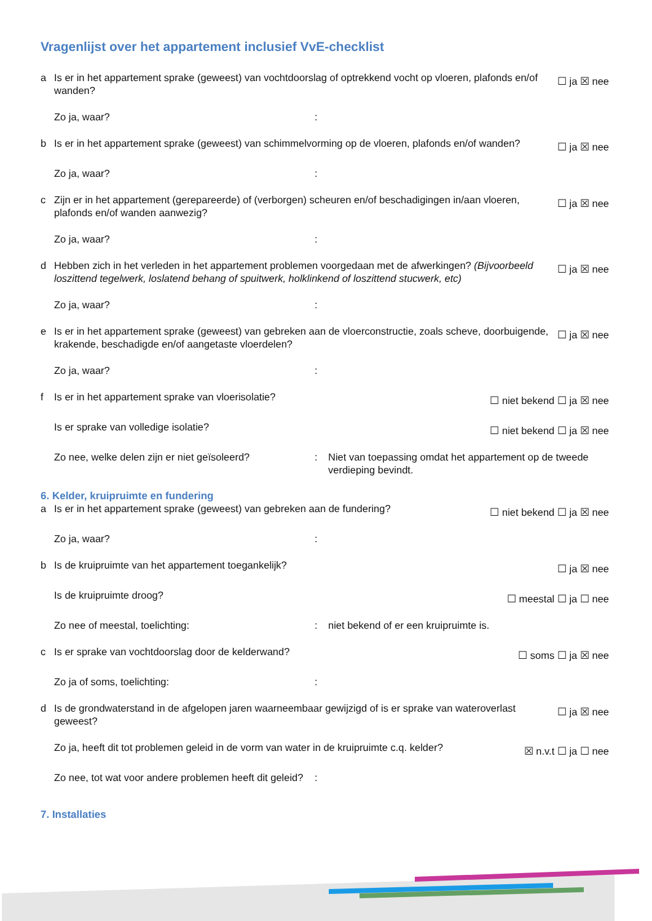Vragenlijst over het appartement inclusief VvE-checklist
a Is er in het appartement sprake (geweest) van vochtdoorslag of optrekkend vocht op vloeren, plafonds en/of wanden? ☐ ja ☒ nee
Zo ja, waar?:
b Is er in het appartement sprake (geweest) van schimmelvorming op de vloeren, plafonds en/of wanden? ☐ ja ☒ nee
Zo ja, waar?:
c Zijn er in het appartement (gerepareerde) of (verborgen) scheuren en/of beschadigingen in/aan vloeren, plafonds en/of wanden aanwezig? ☐ ja ☒ nee
Zo ja, waar?:
d Hebben zich in het verleden in het appartement problemen voorgedaan met de afwerkingen? (Bijvoorbeeld loszittend tegelwerk, loslatend behang of spuitwerk, holklinkend of loszittend stucwerk, etc) ☐ ja ☒ nee
Zo ja, waar?:
e Is er in het appartement sprake (geweest) van gebreken aan de vloerconstructie, zoals scheve, doorbuigende, krakende, beschadigde en/of aangetaste vloerdelen? ☐ ja ☒ nee
Zo ja, waar?:
f Is er in het appartement sprake van vloerisolatie? ☐ niet bekend ☐ ja ☒ nee
Is er sprake van volledige isolatie? ☐ niet bekend ☐ ja ☒ nee
Zo nee, welke delen zijn er niet geïsoleerd?: Niet van toepassing omdat het appartement op de tweede verdieping bevindt.
6. Kelder, kruipruimte en fundering
a Is er in het appartement sprake (geweest) van gebreken aan de fundering? ☐ niet bekend ☐ ja ☒ nee
Zo ja, waar?:
b Is de kruipruimte van het appartement toegankelijk? ☐ ja ☒ nee
Is de kruipruimte droog? ☐ meestal ☐ ja ☐ nee
Zo nee of meestal, toelichting:: niet bekend of er een kruipruimte is.
c Is er sprake van vochtdoorslag door de kelderwand? ☐ soms ☐ ja ☒ nee
Zo ja of soms, toelichting::
d Is de grondwaterstand in de afgelopen jaren waarneembaar gewijzigd of is er sprake van wateroverlast geweest? ☐ ja ☒ nee
Zo ja, heeft dit tot problemen geleid in de vorm van water in de kruipruimte c.q. kelder? ☒ n.v.t ☐ ja ☐ nee
Zo nee, tot wat voor andere problemen heeft dit geleid?:
7. Installaties